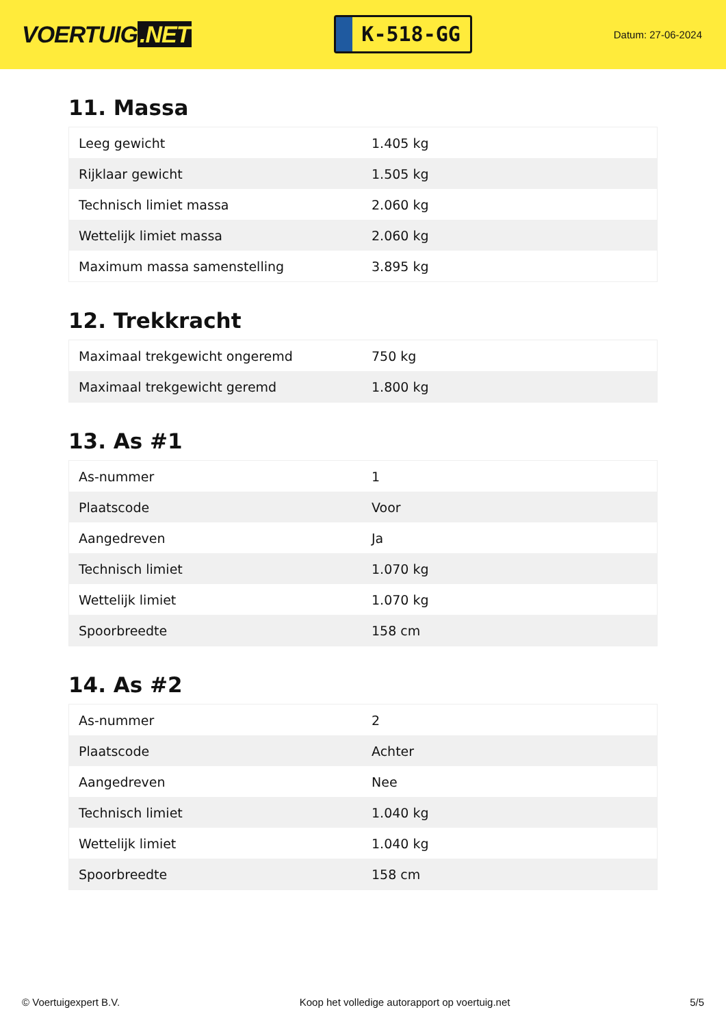VOERTUIG.NET
K-518-GG
Datum: 27-06-2024
11. Massa
| Leeg gewicht | 1.405 kg |
| Rijklaar gewicht | 1.505 kg |
| Technisch limiet massa | 2.060 kg |
| Wettelijk limiet massa | 2.060 kg |
| Maximum massa samenstelling | 3.895 kg |
12. Trekkracht
| Maximaal trekgewicht ongeremd | 750 kg |
| Maximaal trekgewicht geremd | 1.800 kg |
13. As #1
| As-nummer | 1 |
| Plaatscode | Voor |
| Aangedreven | Ja |
| Technisch limiet | 1.070 kg |
| Wettelijk limiet | 1.070 kg |
| Spoorbreedte | 158 cm |
14. As #2
| As-nummer | 2 |
| Plaatscode | Achter |
| Aangedreven | Nee |
| Technisch limiet | 1.040 kg |
| Wettelijk limiet | 1.040 kg |
| Spoorbreedte | 158 cm |
© Voertuigexpert B.V. Koop het volledige autorapport op voertuig.net 5/5